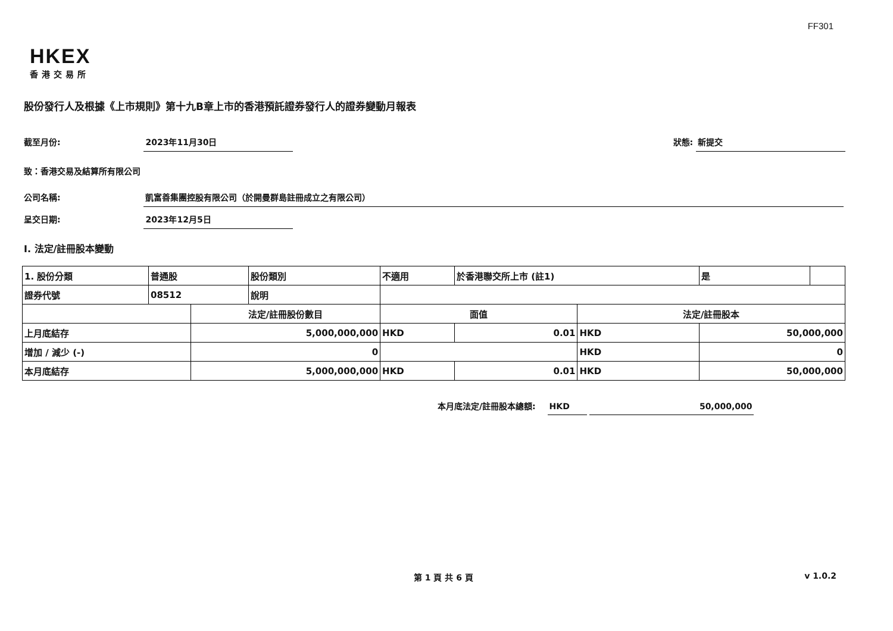FF301
HKEX
香港交易所
股份發行人及根據《上市規則》第十九B章上市的香港預託證券發行人的證券變動月報表
截至月份: 2023年11月30日 狀態: 新提交
致：香港交易及結算所有限公司
公司名稱: 凱富善集團控股有限公司（於開曼群島註冊成立之有限公司）
呈交日期: 2023年12月5日
I. 法定/註冊股本變動
| 1. 股份分類 | 普通股 | | 股份類別 | 不適用 | | 於香港聯交所上市 (註1) | | 是 | |
| 證券代號 | 08512 | | 說明 | | | | | | |
| | | 法定/註冊股份數目 | | | 面值 | | 法定/註冊股本 | | |
| 上月底結存 | | 5,000,000,000 | | | HKD | 0.01 | HKD | 50,000,000 | |
| 增加 / 減少 (-) | | 0 | | | | | HKD | 0 | |
| 本月底結存 | | 5,000,000,000 | | | HKD | 0.01 | HKD | 50,000,000 | |
本月底法定/註冊股本總額: HKD 50,000,000
第 1 頁 共 6 頁 v 1.0.2